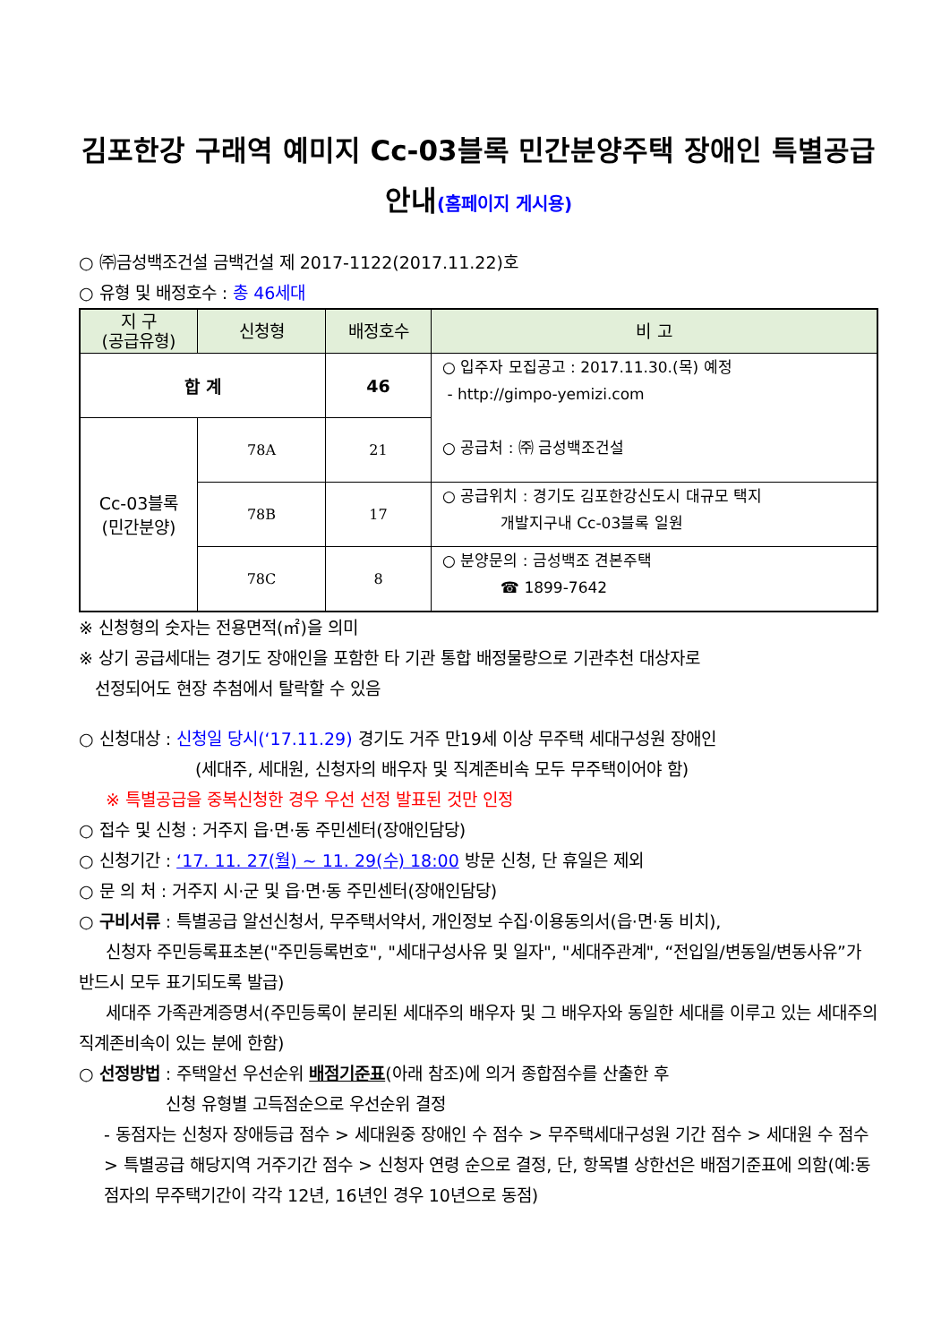김포한강 구래역 예미지 Cc-03블록 민간분양주택 장애인 특별공급
안내(홈페이지 게시용)
○ ㈜금성백조건설 금백건설 제 2017-1122(2017.11.22)호
○ 유형 및 배정호수 : 총 46세대
| 지 구 (공급유형) | 신청형 | 배정호수 | 비 고 |
| --- | --- | --- | --- |
| 합 계 | | 46 | ○ 입주자 모집공고 : 2017.11.30.(목) 예정 - http://gimpo-yemizi.com ○ 공급처 : ㈜ 금성백조건설 |
| Cc-03블록 (민간분양) | 78A | 21 | |
| | 78B | 17 | ○ 공급위치 : 경기도 김포한강신도시 대규모 택지 개발지구내 Cc-03블록 일원 |
| | 78C | 8 | ○ 분양문의 : 금성백조 견본주택 ☎ 1899-7642 |
※ 신청형의 숫자는 전용면적(㎡)을 의미
※ 상기 공급세대는 경기도 장애인을 포함한 타 기관 통합 배정물량으로 기관추천 대상자로
선정되어도 현장 추첨에서 탈락할 수 있음
○ 신청대상 : 신청일 당시(‘17.11.29) 경기도 거주 만19세 이상 무주택 세대구성원 장애인
(세대주, 세대원, 신청자의 배우자 및 직계존비속 모두 무주택이어야 함)
※ 특별공급을 중복신청한 경우 우선 선정 발표된 것만 인정
○ 접수 및 신청 : 거주지 읍·면·동 주민센터(장애인담당)
○ 신청기간 : ‘17. 11. 27(월) ~ 11. 29(수) 18:00 방문 신청, 단 휴일은 제외
○ 문 의 처 : 거주지 시·군 및 읍·면·동 주민센터(장애인담당)
○ 구비서류 : 특별공급 알선신청서, 무주택서약서, 개인정보 수집·이용동의서(읍·면·동 비치),
신청자 주민등록표초본("주민등록번호", "세대구성사유 및 일자", "세대주관계", “전입일/변동일/변동사유”가 반드시 모두 표기되도록 발급)
세대주 가족관계증명서(주민등록이 분리된 세대주의 배우자 및 그 배우자와 동일한 세대를 이루고 있는 세대주의 직계존비속이 있는 분에 한함)
○ 선정방법 : 주택알선 우선순위 배점기준표(아래 참조)에 의거 종합점수를 산출한 후
신청 유형별 고득점순으로 우선순위 결정
- 동점자는 신청자 장애등급 점수 > 세대원중 장애인 수 점수 > 무주택세대구성원 기간 점수 > 세대원 수 점수 > 특별공급 해당지역 거주기간 점수 > 신청자 연령 순으로 결정, 단, 항목별 상한선은 배점기준표에 의함(예:동점자의 무주택기간이 각각 12년, 16년인 경우 10년으로 동점)